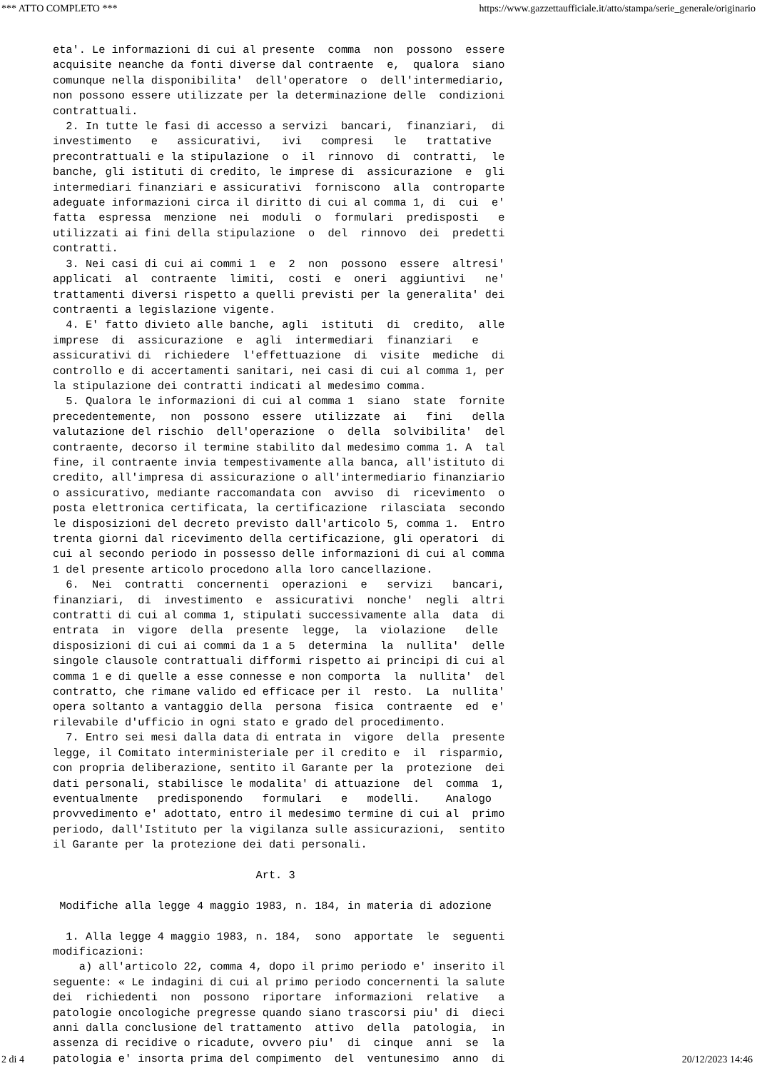*** ATTO COMPLETO *** https://www.gazzettaufficiale.it/atto/stampa/serie_generale/originario
eta'. Le informazioni di cui al presente  comma  non  possono  essere
acquisite neanche da fonti diverse dal contraente  e,  qualora  siano
comunque nella disponibilita'  dell'operatore  o  dell'intermediario,
non possono essere utilizzate per la determinazione delle  condizioni
contrattuali.
  2. In tutte le fasi di accesso a servizi  bancari,  finanziari,  di
investimento   e   assicurativi,   ivi   compresi   le   trattative
precontrattuali e la stipulazione  o  il  rinnovo  di  contratti,  le
banche, gli istituti di credito, le imprese di  assicurazione  e  gli
intermediari finanziari e assicurativi  forniscono  alla  controparte
adeguate informazioni circa il diritto di cui al comma 1, di  cui  e'
fatta  espressa  menzione  nei  moduli  o  formulari  predisposti   e
utilizzati ai fini della stipulazione  o  del  rinnovo  dei  predetti
contratti.
  3. Nei casi di cui ai commi 1  e  2  non  possono  essere  altresi'
applicati  al  contraente  limiti,  costi  e  oneri  aggiuntivi   ne'
trattamenti diversi rispetto a quelli previsti per la generalita' dei
contraenti a legislazione vigente.
  4. E' fatto divieto alle banche, agli  istituti  di  credito,  alle
imprese  di  assicurazione  e  agli  intermediari  finanziari   e
assicurativi di  richiedere  l'effettuazione  di  visite  mediche  di
controllo e di accertamenti sanitari, nei casi di cui al comma 1, per
la stipulazione dei contratti indicati al medesimo comma.
  5. Qualora le informazioni di cui al comma 1  siano  state  fornite
precedentemente,  non  possono  essere  utilizzate  ai   fini   della
valutazione del rischio  dell'operazione  o  della  solvibilita'  del
contraente, decorso il termine stabilito dal medesimo comma 1. A  tal
fine, il contraente invia tempestivamente alla banca, all'istituto di
credito, all'impresa di assicurazione o all'intermediario finanziario
o assicurativo, mediante raccomandata con  avviso  di  ricevimento  o
posta elettronica certificata, la certificazione  rilasciata  secondo
le disposizioni del decreto previsto dall'articolo 5, comma 1.  Entro
trenta giorni dal ricevimento della certificazione, gli operatori  di
cui al secondo periodo in possesso delle informazioni di cui al comma
1 del presente articolo procedono alla loro cancellazione.
  6.  Nei  contratti  concernenti  operazioni  e   servizi   bancari,
finanziari,  di  investimento  e  assicurativi  nonche'  negli  altri
contratti di cui al comma 1, stipulati successivamente alla  data  di
entrata  in  vigore  della  presente  legge,  la  violazione   delle
disposizioni di cui ai commi da 1 a 5  determina  la  nullita'  delle
singole clausole contrattuali difformi rispetto ai principi di cui al
comma 1 e di quelle a esse connesse e non comporta  la  nullita'  del
contratto, che rimane valido ed efficace per il  resto.  La  nullita'
opera soltanto a vantaggio della  persona  fisica  contraente  ed  e'
rilevabile d'ufficio in ogni stato e grado del procedimento.
  7. Entro sei mesi dalla data di entrata in  vigore  della  presente
legge, il Comitato interministeriale per il credito e  il  risparmio,
con propria deliberazione, sentito il Garante per la  protezione  dei
dati personali, stabilisce le modalita' di attuazione  del  comma  1,
eventualmente   predisponendo   formulari   e   modelli.    Analogo
provvedimento e' adottato, entro il medesimo termine di cui al  primo
periodo, dall'Istituto per la vigilanza sulle assicurazioni,  sentito
il Garante per la protezione dei dati personali.

                               Art. 3

 Modifiche alla legge 4 maggio 1983, n. 184, in materia di adozione

  1. Alla legge 4 maggio 1983, n. 184,  sono  apportate  le  seguenti
modificazioni:
    a) all'articolo 22, comma 4, dopo il primo periodo e' inserito il
seguente: « Le indagini di cui al primo periodo concernenti la salute
dei  richiedenti  non  possono  riportare  informazioni  relative   a
patologie oncologiche pregresse quando siano trascorsi piu' di  dieci
anni dalla conclusione del trattamento  attivo  della  patologia,  in
assenza di recidive o ricadute, ovvero piu'  di  cinque  anni  se  la
patologia e' insorta prima del compimento  del  ventunesimo  anno  di
2 di 4 20/12/2023 14:46